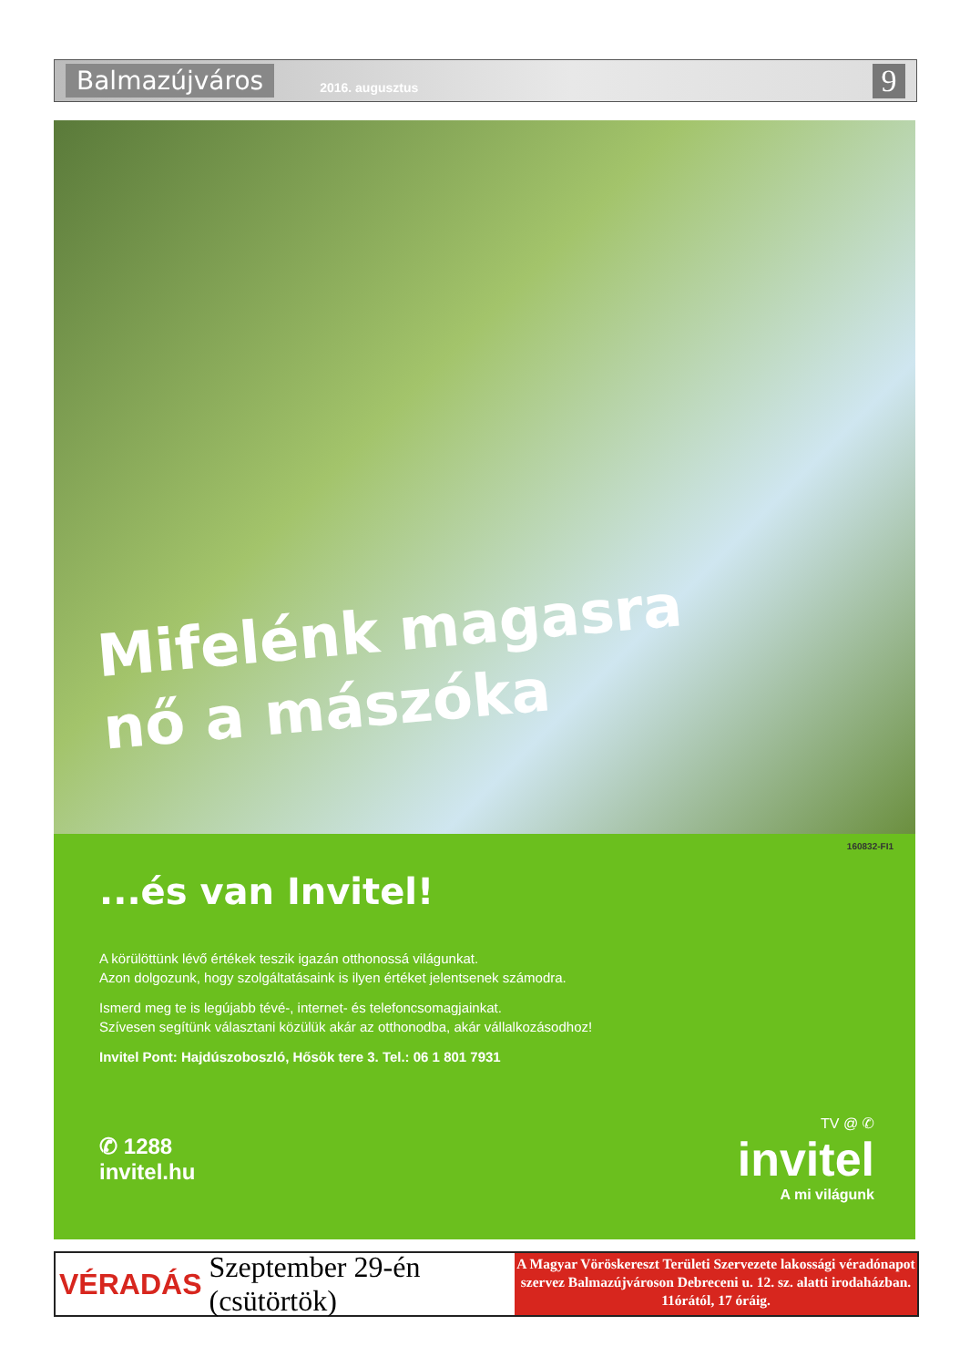Balmazújváros 2016. augusztus 9
Mifelénk magasra
nő a mászóka
160832-FI1
...és van Invitel!
A körülöttünk lévő értékek teszik igazán otthonossá világunkat.
Azon dolgozunk, hogy szolgáltatásaink is ilyen értéket jelentsenek számodra.
Ismerd meg te is legújabb tévé-, internet- és telefoncsomagjainkat.
Szívesen segítünk választani közülük akár az otthonodba, akár vállalkozásodhoz!
Invitel Pont: Hajdúszoboszló, Hősök tere 3. Tel.: 06 1 801 7931
✆ 1288
invitel.hu
TV @ ✆
invitel
A mi világunk
VÉRADÁS Szeptember 29-én (csütörtök)
A Magyar Vöröskereszt Területi Szervezete lakossági véradónapot szervez Balmazújvároson Debreceni u. 12. sz. alatti irodaházban. 11órától, 17 óráig.